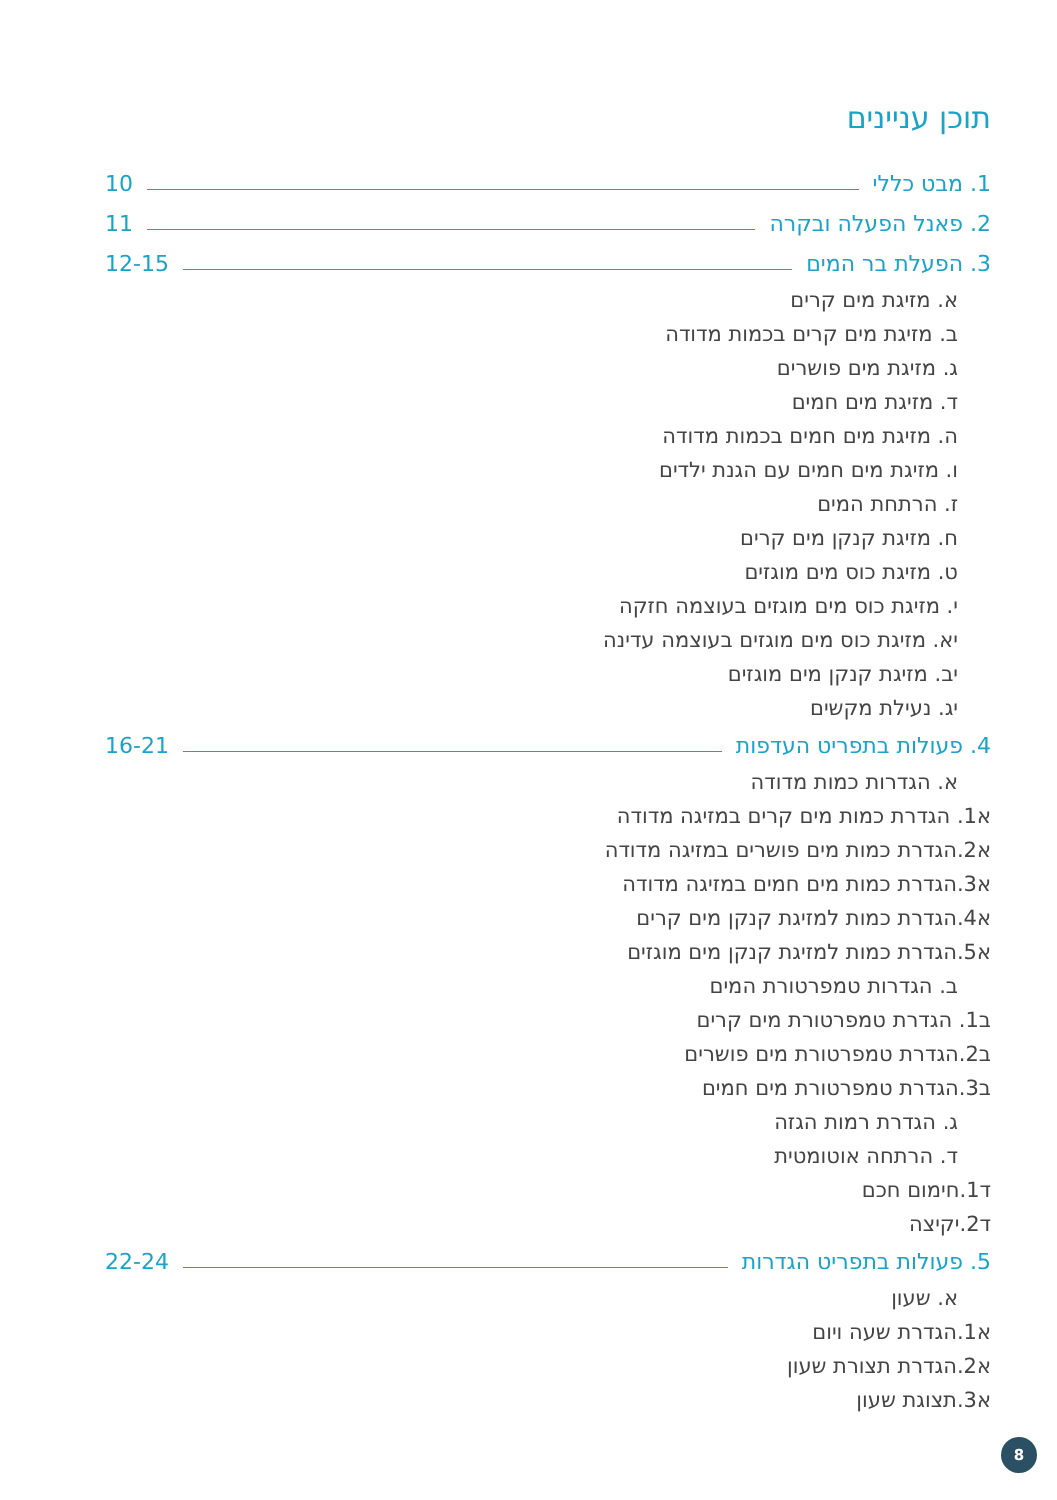תוכן עניינים
1. מבט כללי 10
2. פאנל הפעלה ובקרה 11
3. הפעלת בר המים 12-15
א. מזיגת מים קרים
ב. מזיגת מים קרים בכמות מדודה
ג. מזיגת מים פושרים
ד. מזיגת מים חמים
ה. מזיגת מים חמים בכמות מדודה
ו. מזיגת מים חמים עם הגנת ילדים
ז. הרתחת המים
ח. מזיגת קנקן מים קרים
ט. מזיגת כוס מים מוגזים
י. מזיגת כוס מים מוגזים בעוצמה חזקה
יא. מזיגת כוס מים מוגזים בעוצמה עדינה
יב. מזיגת קנקן מים מוגזים
יג. נעילת מקשים
4. פעולות בתפריט העדפות 16-21
א. הגדרות כמות מדודה
א1. הגדרת כמות מים קרים במזיגה מדודה
א2.הגדרת כמות מים פושרים במזיגה מדודה
א3.הגדרת כמות מים חמים במזיגה מדודה
א4.הגדרת כמות למזיגת קנקן מים קרים
א5.הגדרת כמות למזיגת קנקן מים מוגזים
ב. הגדרות טמפרטורת המים
ב1. הגדרת טמפרטורת מים קרים
ב2.הגדרת טמפרטורת מים פושרים
ב3.הגדרת טמפרטורת מים חמים
ג. הגדרת רמות הגזה
ד. הרתחה אוטומטית
ד1.חימום חכם
ד2.יקיצה
5. פעולות בתפריט הגדרות 22-24
א. שעון
א1.הגדרת שעה ויום
א2.הגדרת תצורת שעון
א3.תצוגת שעון
8